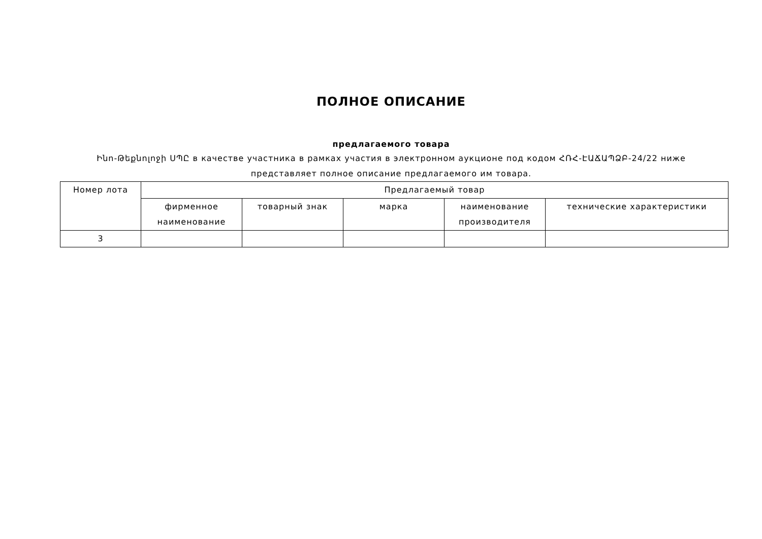ПОЛНОЕ ОПИСАНИЕ
предлагаемого товара
Ինո-Թեքնոլոջի ՍՊԸ в качестве участника в рамках участия в электронном аукционе под кодом ՀՌՀ-ԷԱՃԱՊՁԲ-24/22 ниже представляет полное описание предлагаемого им товара.
| Номер лота | Предлагаемый товар | | | | |
| --- | --- | --- | --- | --- | --- |
| | фирменное наименование | товарный знак | марка | наименование производителя | технические характеристики |
| 3 | | | | | |